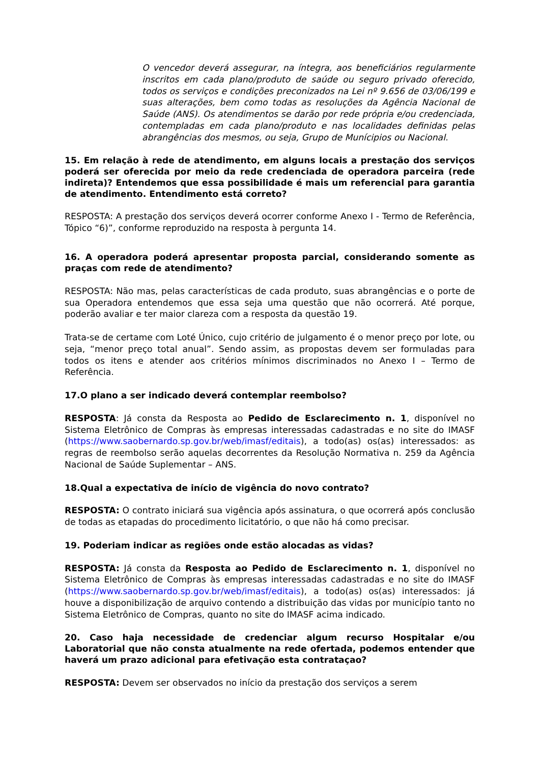O vencedor deverá assegurar, na íntegra, aos beneficiários regularmente inscritos em cada plano/produto de saúde ou seguro privado oferecido, todos os serviços e condições preconizados na Lei nº 9.656 de 03/06/199 e suas alterações, bem como todas as resoluções da Agência Nacional de Saúde (ANS). Os atendimentos se darão por rede própria e/ou credenciada, contempladas em cada plano/produto e nas localidades definidas pelas abrangências dos mesmos, ou seja, Grupo de Munícipios ou Nacional.
15. Em relação à rede de atendimento, em alguns locais a prestação dos serviços poderá ser oferecida por meio da rede credenciada de operadora parceira (rede indireta)? Entendemos que essa possibilidade é mais um referencial para garantia de atendimento. Entendimento está correto?
RESPOSTA: A prestação dos serviços deverá ocorrer conforme Anexo I - Termo de Referência, Tópico “6)”, conforme reproduzido na resposta à pergunta 14.
16. A operadora poderá apresentar proposta parcial, considerando somente as praças com rede de atendimento?
RESPOSTA: Não mas, pelas características de cada produto, suas abrangências e o porte de sua Operadora entendemos que essa seja uma questão que não ocorrerá. Até porque, poderão avaliar e ter maior clareza com a resposta da questão 19.
Trata-se de certame com Loté Único, cujo critério de julgamento é o menor preço por lote, ou seja, “menor preço total anual”. Sendo assim, as propostas devem ser formuladas para todos os itens e atender aos critérios mínimos discriminados no Anexo I – Termo de Referência.
17.O plano a ser indicado deverá contemplar reembolso?
RESPOSTA: Já consta da Resposta ao Pedido de Esclarecimento n. 1, disponível no Sistema Eletrônico de Compras às empresas interessadas cadastradas e no site do IMASF (https://www.saobernardo.sp.gov.br/web/imasf/editais), a todo(as) os(as) interessados: as regras de reembolso serão aquelas decorrentes da Resolução Normativa n. 259 da Agência Nacional de Saúde Suplementar – ANS.
18.Qual a expectativa de início de vigência do novo contrato?
RESPOSTA: O contrato iniciará sua vigência após assinatura, o que ocorrerá após conclusão de todas as etapadas do procedimento licitatório, o que não há como precisar.
19. Poderiam indicar as regiões onde estão alocadas as vidas?
RESPOSTA: Já consta da Resposta ao Pedido de Esclarecimento n. 1, disponível no Sistema Eletrônico de Compras às empresas interessadas cadastradas e no site do IMASF (https://www.saobernardo.sp.gov.br/web/imasf/editais), a todo(as) os(as) interessados: já houve a disponibilização de arquivo contendo a distribuição das vidas por município tanto no Sistema Eletrônico de Compras, quanto no site do IMASF acima indicado.
20. Caso haja necessidade de credenciar algum recurso Hospitalar e/ou Laboratorial que não consta atualmente na rede ofertada, podemos entender que haverá um prazo adicional para efetivação esta contrataçao?
RESPOSTA: Devem ser observados no início da prestação dos serviços a serem